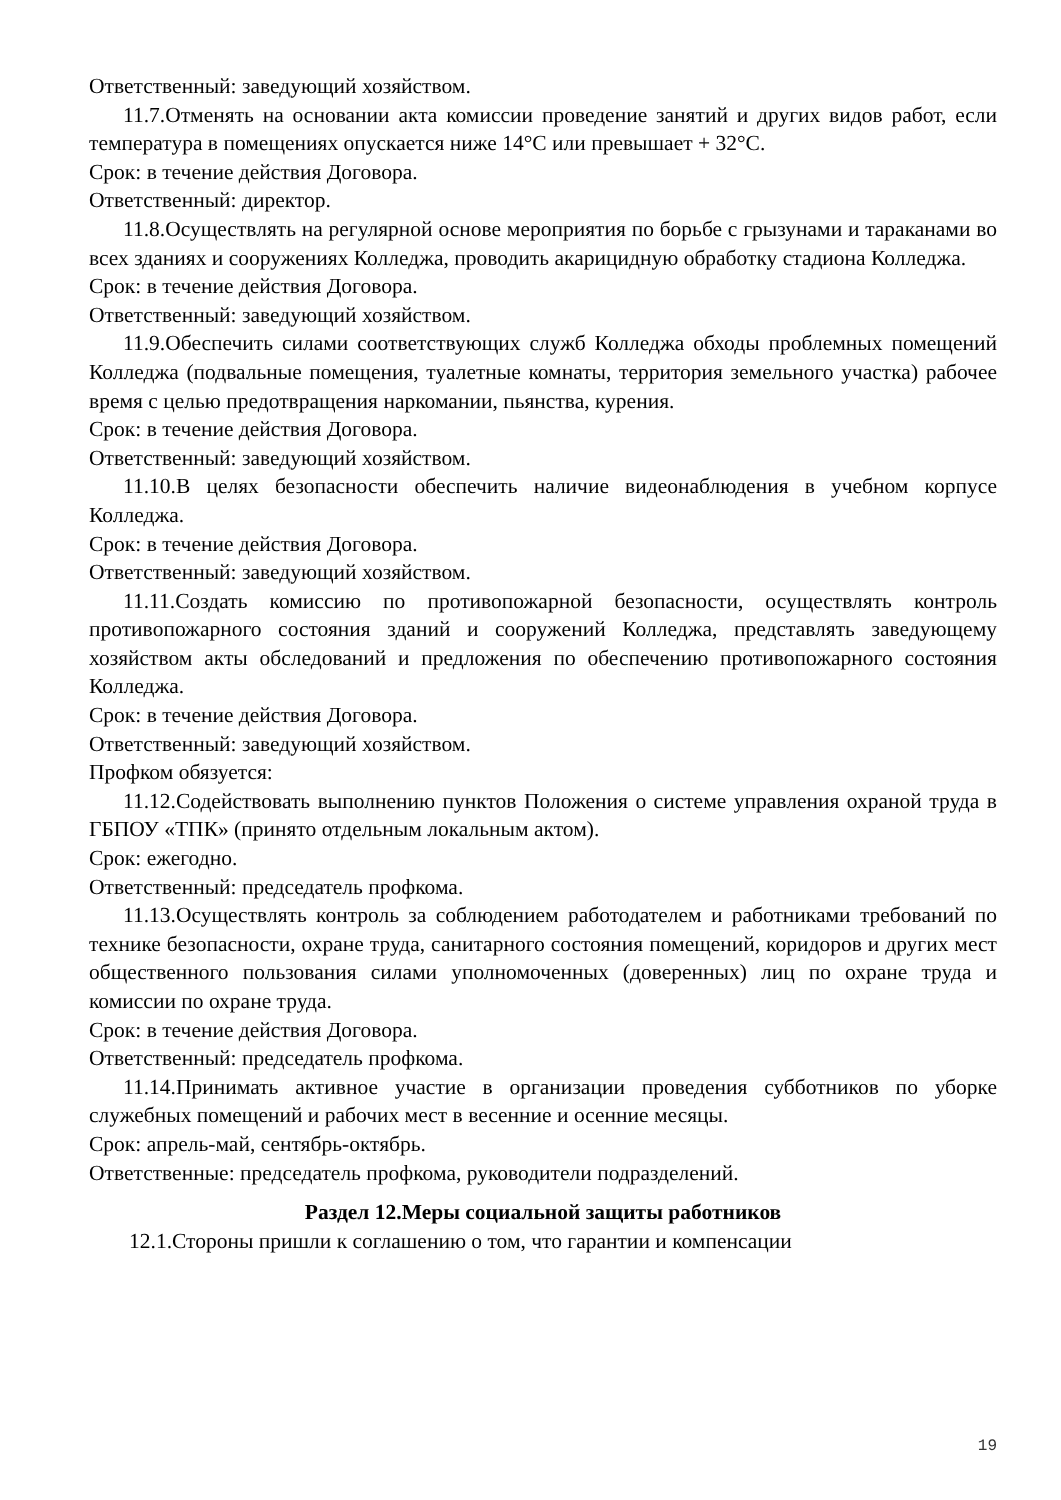Ответственный: заведующий хозяйством.
11.7.Отменять на основании акта комиссии проведение занятий и других видов работ, если температура в помещениях опускается ниже 14°С или превышает + 32°С.
Срок: в течение действия Договора.
Ответственный: директор.
11.8.Осуществлять на регулярной основе мероприятия по борьбе с грызунами и тараканами во всех зданиях и сооружениях Колледжа, проводить акарицидную обработку стадиона Колледжа.
Срок: в течение действия Договора.
Ответственный: заведующий хозяйством.
11.9.Обеспечить силами соответствующих служб Колледжа обходы проблемных помещений Колледжа (подвальные помещения, туалетные комнаты, территория земельного участка) рабочее время с целью предотвращения наркомании, пьянства, курения.
Срок: в течение действия Договора.
Ответственный: заведующий хозяйством.
11.10.В целях безопасности обеспечить наличие видеонаблюдения в учебном корпусе Колледжа.
Срок: в течение действия Договора.
Ответственный: заведующий хозяйством.
11.11.Создать комиссию по противопожарной безопасности, осуществлять контроль противопожарного состояния зданий и сооружений Колледжа, представлять заведующему хозяйством акты обследований и предложения по обеспечению противопожарного состояния Колледжа.
Срок: в течение действия Договора.
Ответственный: заведующий хозяйством.
Профком обязуется:
11.12.Содействовать выполнению пунктов Положения о системе управления охраной труда в ГБПОУ «ТПК» (принято отдельным локальным актом).
Срок: ежегодно.
Ответственный: председатель профкома.
11.13.Осуществлять контроль за соблюдением работодателем и работниками требований по технике безопасности, охране труда, санитарного состояния помещений, коридоров и других мест общественного пользования силами уполномоченных (доверенных) лиц по охране труда и комиссии по охране труда.
Срок: в течение действия Договора.
Ответственный: председатель профкома.
11.14.Принимать активное участие в организации проведения субботников по уборке служебных помещений и рабочих мест в весенние и осенние месяцы.
Срок: апрель-май, сентябрь-октябрь.
Ответственные: председатель профкома, руководители подразделений.
Раздел 12.Меры социальной защиты работников
12.1.Стороны пришли к соглашению о том, что гарантии и компенсации
19